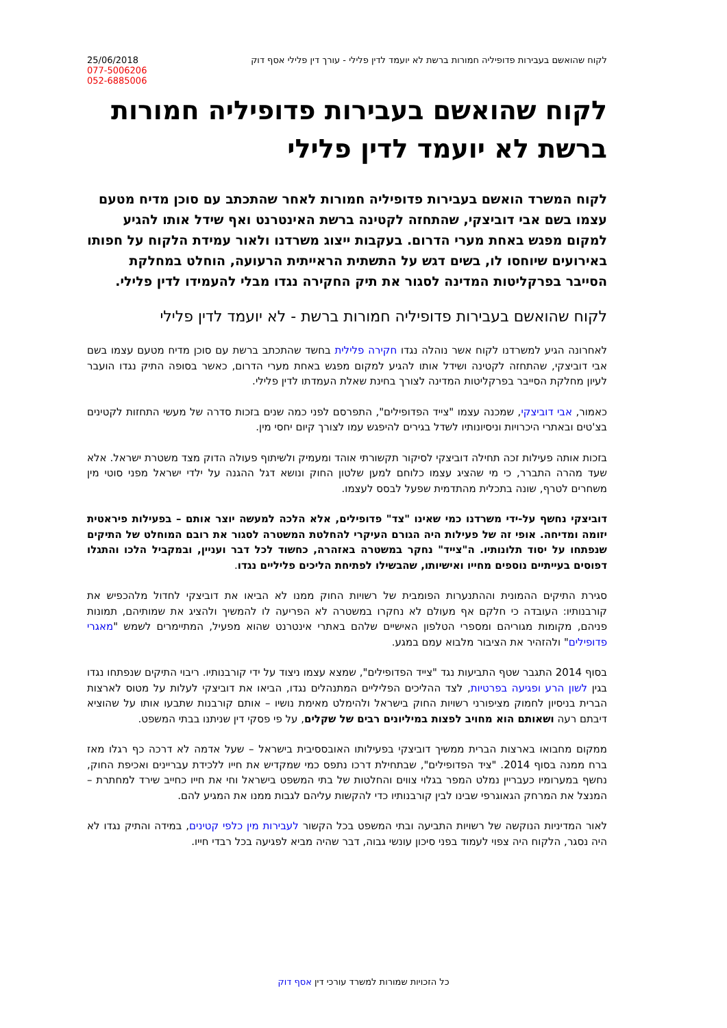25/06/2018
077-5006206
052-6885006
לקוח שהואשם בעבירות פדופיליה חמורות ברשת לא יועמד לדין פלילי - עורך דין פלילי אסף דוק
לקוח שהואשם בעבירות פדופיליה חמורות ברשת לא יועמד לדין פלילי
לקוח המשרד הואשם בעבירות פדופיליה חמורות לאחר שהתכתב עם סוכן מדיח מטעם עצמו בשם אבי דוביצקי, שהתחזה לקטינה ברשת האינטרנט ואף שידל אותו להגיע למקום מפגש באחת מערי הדרום. בעקבות ייצוג משרדנו ולאור עמידת הלקוח על חפותו באירועים שיוחסו לו, בשים דגש על התשתית הראייתית הרעועה, הוחלט במחלקת הסייבר בפרקליטות המדינה לסגור את תיק החקירה נגדו מבלי להעמידו לדין פלילי.
לקוח שהואשם בעבירות פדופיליה חמורות ברשת - לא יועמד לדין פלילי
לאחרונה הגיע למשרדנו לקוח אשר נוהלה נגדו חקירה פלילית בחשד שהתכתב ברשת עם סוכן מדיח מטעם עצמו בשם אבי דוביצקי, שהתחזה לקטינה ושידל אותו להגיע למקום מפגש באחת מערי הדרום, כאשר בסופה התיק נגדו הועבר לעיון מחלקת הסייבר בפרקליטות המדינה לצורך בחינת שאלת העמדתו לדין פלילי.
כאמור, אבי דוביצקי, שמכנה עצמו "צייד הפדופילים", התפרסם לפני כמה שנים בזכות סדרה של מעשי התחזות לקטינים בצ'טים ובאתרי היכרויות וניסיונותיו לשדל בגירים להיפגש עמו לצורך קיום יחסי מין.
בזכות אותה פעילות זכה תחילה דוביצקי לסיקור תקשורתי אוהד ומעמיק ולשיתוף פעולה הדוק מצד משטרת ישראל. אלא שעד מהרה התברר, כי מי שהציג עצמו כלוחם למען שלטון החוק ונושא דגל ההגנה על ילדי ישראל מפני סוטי מין משחרים לטרף, שונה בתכלית מהתדמית שפעל לבסס לעצמו.
דוביצקי נחשף על-ידי משרדנו כמי שאינו "צד" פדופילים, אלא הלכה למעשה יוצר אותם – בפעילות פיראטית יזומה ומדיחה. אופי זה של פעילות היה הגורם העיקרי להחלטת המשטרה לסגור את רובם המוחלט של התיקים שנפתחו על יסוד תלונותיו. ה"צייד" נחקר במשטרה באזהרה, כחשוד לכל דבר ועניין, ובמקביל הלכו והתגלו דפוסים בעייתיים נוספים מחייו ואישיותו, שהבשילו לפתיחת הליכים פליליים נגדו.
סגירת התיקים ההמונית וההתנערות הפומבית של רשויות החוק ממנו לא הביאו את דוביצקי לחדול מלהכפיש את קורבנותיו: העובדה כי חלקם אף מעולם לא נחקרו במשטרה לא הפריעה לו להמשיך ולהציג את שמותיהם, תמונות פניהם, מקומות מגוריהם ומספרי הטלפון האישיים שלהם באתרי אינטרנט שהוא מפעיל, המתיימרים לשמש "מאגרי פדופילים" ולהזהיר את הציבור מלבוא עמם במגע.
בסוף 2014 התגבר שטף התביעות נגד "צייד הפדופילים", שמצא עצמו ניצוד על ידי קורבנותיו. ריבוי התיקים שנפתחו נגדו בגין לשון הרע ופגיעה בפרטיות, לצד ההליכים הפליליים המתנהלים נגדו, הביאו את דוביצקי לעלות על מטוס לארצות הברית בניסיון לחמוק מציפורני רשויות החוק בישראל ולהימלט מאימת נושיו – אותם קורבנות שתבעו אותו על שהוציא דיבתם רעה ושאותם הוא מחויב לפצות במיליונים רבים של שקלים, על פי פסקי דין שניתנו בבתי המשפט.
ממקום מחבואו בארצות הברית ממשיך דוביצקי בפעילותו האובססיבית בישראל – שעל אדמה לא דרכה כף רגלו מאז ברח ממנה בסוף 2014. "ציד הפדופילים", שבתחילת דרכו נתפס כמי שמקדיש את חייו ללכידת עבריינים ואכיפת החוק, נחשף במערומיו כעבריין נמלט המפר בגלוי צווים והחלטות של בתי המשפט בישראל וחי את חייו כחייב שירד למחתרת – המנצל את המרחק הגאוגרפי שבינו לבין קורבנותיו כדי להקשות עליהם לגבות ממנו את המגיע להם.
לאור המדיניות הנוקשה של רשויות התביעה ובתי המשפט בכל הקשור לעבירות מין כלפי קטינים, במידה והתיק נגדו לא היה נסגר, הלקוח היה צפוי לעמוד בפני סיכון עונשי גבוה, דבר שהיה מביא לפגיעה בכל רבדי חייו.
כל הזכויות שמורות למשרד עורכי דין אסף דוק